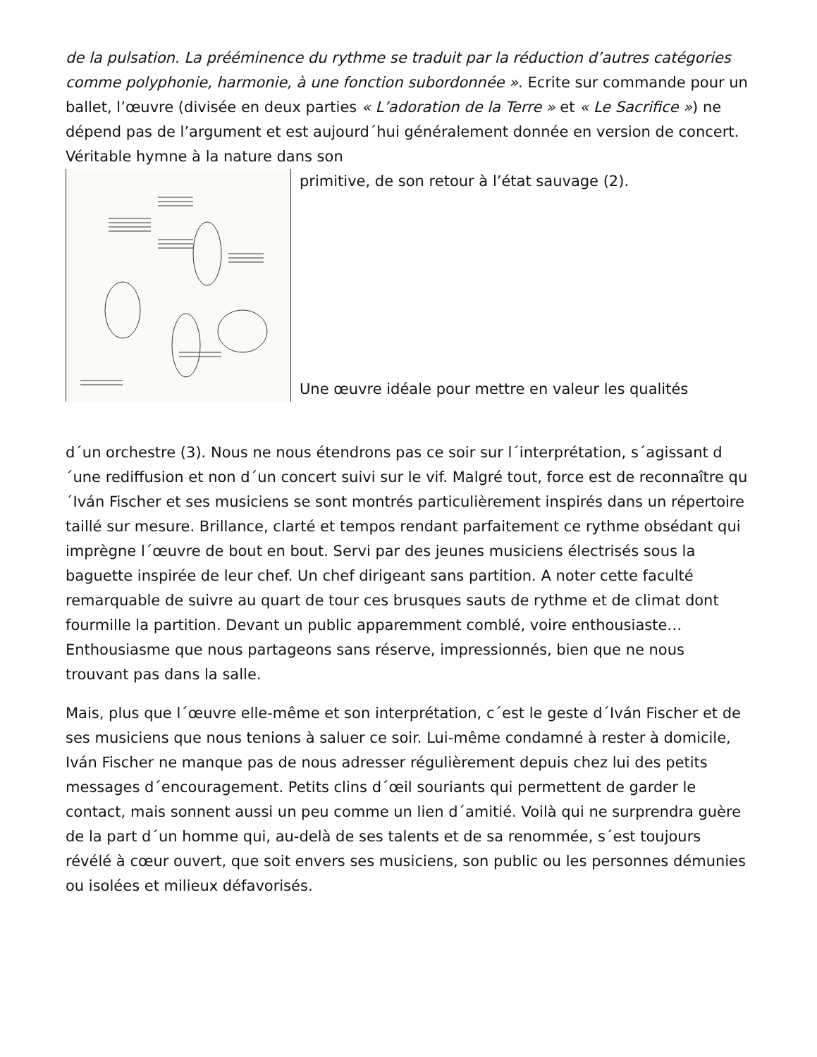de la pulsation. La prééminence du rythme se traduit par la réduction d’autres catégories comme polyphonie, harmonie, à une fonction subordonnée ». Ecrite sur commande pour un ballet, l’œuvre (divisée en deux parties « L’adoration de la Terre » et « Le Sacrifice ») ne dépend pas de l’argument et est aujourd´hui généralement donnée en version de concert. Véritable hymne à la nature dans son
primitive, de son retour à l’état sauvage (2).
Une œuvre idéale pour mettre en valeur les qualités
d´un orchestre (3). Nous ne nous étendrons pas ce soir sur l´interprétation, s´agissant d´une rediffusion et non d´un concert suivi sur le vif. Malgré tout, force est de reconnaître qu´Iván Fischer et ses musiciens se sont montrés particulièrement inspirés dans un répertoire taillé sur mesure. Brillance, clarté et tempos rendant parfaitement ce rythme obsédant qui imprègne l´œuvre de bout en bout. Servi par des jeunes musiciens électrisés sous la baguette inspirée de leur chef. Un chef dirigeant sans partition. A noter cette faculté remarquable de suivre au quart de tour ces brusques sauts de rythme et de climat dont fourmille la partition. Devant un public apparemment comblé, voire enthousiaste… Enthousiasme que nous partageons sans réserve, impressionnés, bien que ne nous trouvant pas dans la salle.
Mais, plus que l´œuvre elle-même et son interprétation, c´est le geste d´Iván Fischer et de ses musiciens que nous tenions à saluer ce soir. Lui-même condamné à rester à domicile, Iván Fischer ne manque pas de nous adresser régulièrement depuis chez lui des petits messages d´encouragement. Petits clins d´œil souriants qui permettent de garder le contact, mais sonnent aussi un peu comme un lien d´amitié. Voilà qui ne surprendra guère de la part d´un homme qui, au-delà de ses talents et de sa renommée, s´est toujours révélé à cœur ouvert, que soit envers ses musiciens, son public ou les personnes démunies ou isolées et milieux défavorisés.